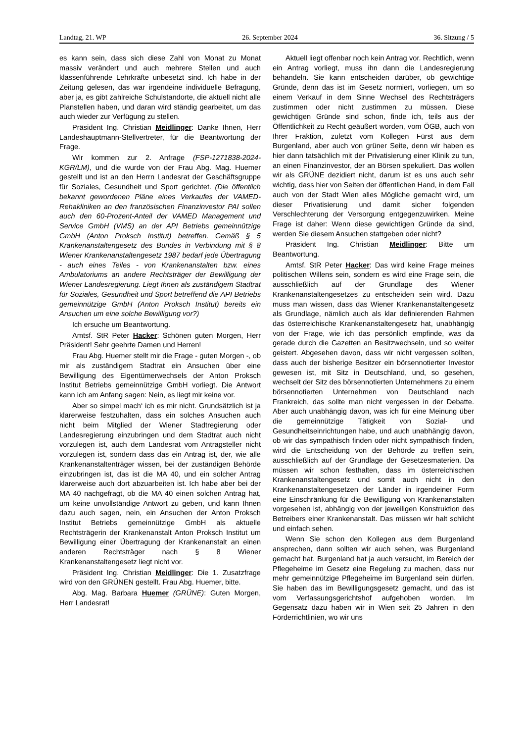Landtag, 21. WP 26. September 2024 36. Sitzung / 5
es kann sein, dass sich diese Zahl von Monat zu Monat massiv verändert und auch mehrere Stellen und auch klassenführende Lehrkräfte unbesetzt sind. Ich habe in der Zeitung gelesen, das war irgendeine individuelle Befragung, aber ja, es gibt zahlreiche Schulstandorte, die aktuell nicht alle Planstellen haben, und daran wird ständig gearbeitet, um das auch wieder zur Verfügung zu stellen.
Präsident Ing. Christian Meidlinger: Danke Ihnen, Herr Landeshauptmann-Stellvertreter, für die Beantwortung der Frage.
Wir kommen zur 2. Anfrage (FSP-1271838-2024-KGR/LM), und die wurde von der Frau Abg. Mag. Huemer gestellt und ist an den Herrn Landesrat der Geschäftsgruppe für Soziales, Gesundheit und Sport gerichtet. (Die öffentlich bekannt gewordenen Pläne eines Verkaufes der VAMED-Rehakliniken an den französischen Finanzinvestor PAI sollen auch den 60-Prozent-Anteil der VAMED Management und Service GmbH (VMS) an der API Betriebs gemeinnützige GmbH (Anton Proksch Institut) betreffen. Gemäß § 5 Krankenanstaltengesetz des Bundes in Verbindung mit § 8 Wiener Krankenanstaltengesetz 1987 bedarf jede Übertragung - auch eines Teiles - von Krankenanstalten bzw. eines Ambulatoriums an andere Rechtsträger der Bewilligung der Wiener Landesregierung. Liegt Ihnen als zuständigem Stadtrat für Soziales, Gesundheit und Sport betreffend die API Betriebs gemeinnützige GmbH (Anton Proksch Institut) bereits ein Ansuchen um eine solche Bewilligung vor?)
Ich ersuche um Beantwortung.
Amtsf. StR Peter Hacker: Schönen guten Morgen, Herr Präsident! Sehr geehrte Damen und Herren!
Frau Abg. Huemer stellt mir die Frage - guten Morgen -, ob mir als zuständigem Stadtrat ein Ansuchen über eine Bewilligung des Eigentümerwechsels der Anton Proksch Institut Betriebs gemeinnützige GmbH vorliegt. Die Antwort kann ich am Anfang sagen: Nein, es liegt mir keine vor.
Aber so simpel mach‘ ich es mir nicht. Grundsätzlich ist ja klarerweise festzuhalten, dass ein solches Ansuchen auch nicht beim Mitglied der Wiener Stadtregierung oder Landesregierung einzubringen und dem Stadtrat auch nicht vorzulegen ist, auch dem Landesrat vom Antragsteller nicht vorzulegen ist, sondern dass das ein Antrag ist, der, wie alle Krankenanstaltenträger wissen, bei der zuständigen Behörde einzubringen ist, das ist die MA 40, und ein solcher Antrag klarerweise auch dort abzuarbeiten ist. Ich habe aber bei der MA 40 nachgefragt, ob die MA 40 einen solchen Antrag hat, um keine unvollständige Antwort zu geben, und kann Ihnen dazu auch sagen, nein, ein Ansuchen der Anton Proksch Institut Betriebs gemeinnützige GmbH als aktuelle Rechtsträgerin der Krankenanstalt Anton Proksch Institut um Bewilligung einer Übertragung der Krankenanstalt an einen anderen Rechtsträger nach § 8 Wiener Krankenanstaltengesetz liegt nicht vor.
Präsident Ing. Christian Meidlinger: Die 1. Zusatzfrage wird von den GRÜNEN gestellt. Frau Abg. Huemer, bitte.
Abg. Mag. Barbara Huemer (GRÜNE): Guten Morgen, Herr Landesrat!
Aktuell liegt offenbar noch kein Antrag vor. Rechtlich, wenn ein Antrag vorliegt, muss ihn dann die Landesregierung behandeln. Sie kann entscheiden darüber, ob gewichtige Gründe, denn das ist im Gesetz normiert, vorliegen, um so einem Verkauf in dem Sinne Wechsel des Rechtsträgers zustimmen oder nicht zustimmen zu müssen. Diese gewichtigen Gründe sind schon, finde ich, teils aus der Öffentlichkeit zu Recht geäußert worden, vom ÖGB, auch von Ihrer Fraktion, zuletzt vom Kollegen Fürst aus dem Burgenland, aber auch von grüner Seite, denn wir haben es hier dann tatsächlich mit der Privatisierung einer Klinik zu tun, an einen Finanzinvestor, der an Börsen spekuliert. Das wollen wir als GRÜNE dezidiert nicht, darum ist es uns auch sehr wichtig, dass hier von Seiten der öffentlichen Hand, in dem Fall auch von der Stadt Wien alles Mögliche gemacht wird, um dieser Privatisierung und damit sicher folgenden Verschlechterung der Versorgung entgegenzuwirken. Meine Frage ist daher: Wenn diese gewichtigen Gründe da sind, werden Sie diesem Ansuchen stattgeben oder nicht?
Präsident Ing. Christian Meidlinger: Bitte um Beantwortung.
Amtsf. StR Peter Hacker: Das wird keine Frage meines politischen Willens sein, sondern es wird eine Frage sein, die ausschließlich auf der Grundlage des Wiener Krankenanstaltengesetzes zu entscheiden sein wird. Dazu muss man wissen, dass das Wiener Krankenanstaltengesetz als Grundlage, nämlich auch als klar definierenden Rahmen das österreichische Krankenanstaltengesetz hat, unabhängig von der Frage, wie ich das persönlich empfinde, was da gerade durch die Gazetten an Besitzwechseln, und so weiter geistert. Abgesehen davon, dass wir nicht vergessen sollten, dass auch der bisherige Besitzer ein börsennotierter Investor gewesen ist, mit Sitz in Deutschland, und, so gesehen, wechselt der Sitz des börsennotierten Unternehmens zu einem börsennotierten Unternehmen von Deutschland nach Frankreich, das sollte man nicht vergessen in der Debatte. Aber auch unabhängig davon, was ich für eine Meinung über die gemeinnützige Tätigkeit von Sozial- und Gesundheitseinrichtungen habe, und auch unabhängig davon, ob wir das sympathisch finden oder nicht sympathisch finden, wird die Entscheidung von der Behörde zu treffen sein, ausschließlich auf der Grundlage der Gesetzesmaterien. Da müssen wir schon festhalten, dass im österreichischen Krankenanstaltengesetz und somit auch nicht in den Krankenanstaltengesetzen der Länder in irgendeiner Form eine Einschränkung für die Bewilligung von Krankenanstalten vorgesehen ist, abhängig von der jeweiligen Konstruktion des Betreibers einer Krankenanstalt. Das müssen wir halt schlicht und einfach sehen.
Wenn Sie schon den Kollegen aus dem Burgenland ansprechen, dann sollten wir auch sehen, was Burgenland gemacht hat. Burgenland hat ja auch versucht, im Bereich der Pflegeheime im Gesetz eine Regelung zu machen, dass nur mehr gemeinnützige Pflegeheime im Burgenland sein dürfen. Sie haben das im Bewilligungsgesetz gemacht, und das ist vom Verfassungsgerichtshof aufgehoben worden. Im Gegensatz dazu haben wir in Wien seit 25 Jahren in den Förderrichtlinien, wo wir uns